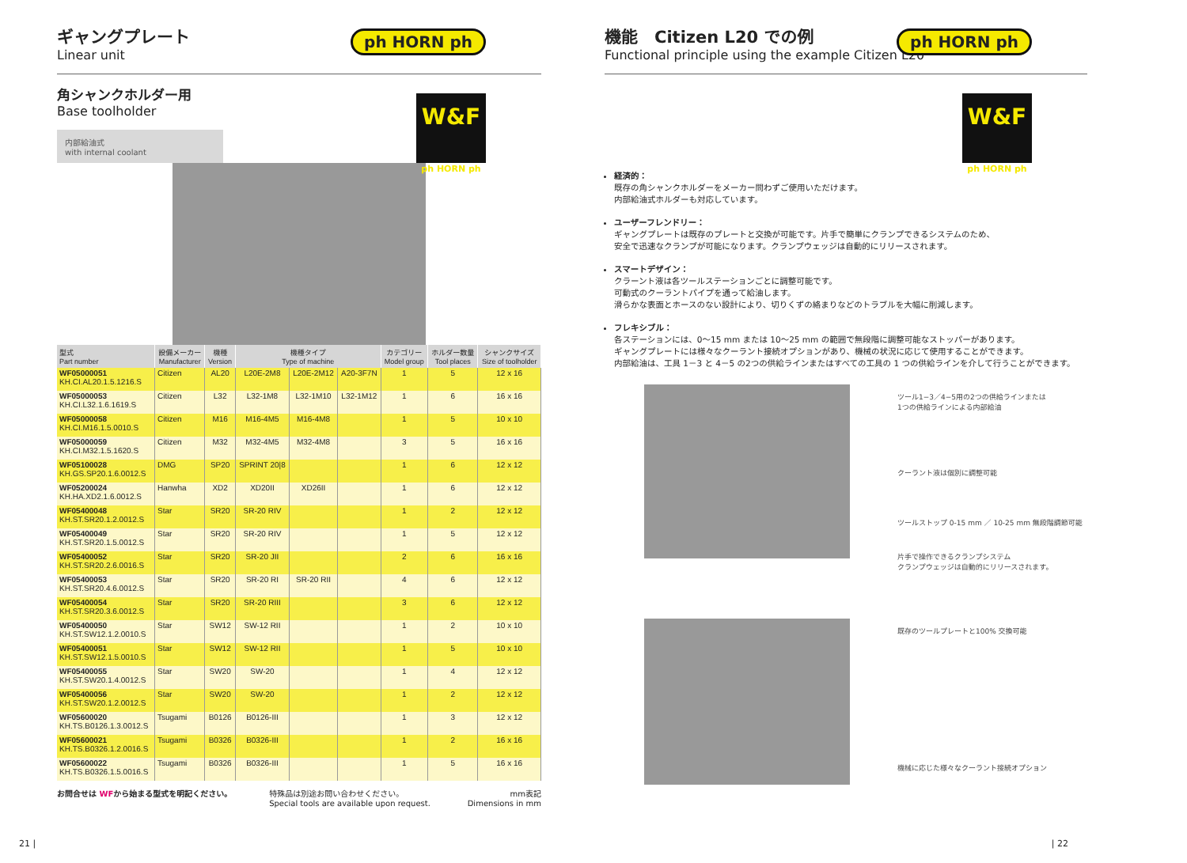ギャングプレート
Linear unit
ph HORN ph
角シャンクホルダー用
Base toolholder
W&F
ph HORN ph
内部給油式
with internal coolant
| 型式 Part number | 設備メーカー Manufacturer | 機種 Version | 機種タイプ Type of machine | | | カテゴリー Model group | ホルダー数量 Tool places | シャンクサイズ Size of toolholder |
| --- | --- | --- | --- | --- | --- | --- | --- | --- |
| WF05000051 KH.CI.AL20.1.5.1216.S | Citizen | AL20 | L20E-2M8 | L20E-2M12 | A20-3F7N | 1 | 5 | 12 x 16 |
| WF05000053 KH.CI.L32.1.6.1619.S | Citizen | L32 | L32-1M8 | L32-1M10 | L32-1M12 | 1 | 6 | 16 x 16 |
| WF05000058 KH.CI.M16.1.5.0010.S | Citizen | M16 | M16-4M5 | M16-4M8 | | 1 | 5 | 10 x 10 |
| WF05000059 KH.CI.M32.1.5.1620.S | Citizen | M32 | M32-4M5 | M32-4M8 | | 3 | 5 | 16 x 16 |
| WF05100028 KH.GS.SP20.1.6.0012.S | DMG | SP20 | SPRINT 20/8 | | | 1 | 6 | 12 x 12 |
| WF05200024 KH.HA.XD2.1.6.0012.S | Hanwha | XD2 | XD20II | XD26II | | 1 | 6 | 12 x 12 |
| WF05400048 KH.ST.SR20.1.2.0012.S | Star | SR20 | SR-20 RIV | | | 1 | 2 | 12 x 12 |
| WF05400049 KH.ST.SR20.1.5.0012.S | Star | SR20 | SR-20 RIV | | | 1 | 5 | 12 x 12 |
| WF05400052 KH.ST.SR20.2.6.0016.S | Star | SR20 | SR-20 JII | | | 2 | 6 | 16 x 16 |
| WF05400053 KH.ST.SR20.4.6.0012.S | Star | SR20 | SR-20 RI | SR-20 RII | | 4 | 6 | 12 x 12 |
| WF05400054 KH.ST.SR20.3.6.0012.S | Star | SR20 | SR-20 RIII | | | 3 | 6 | 12 x 12 |
| WF05400050 KH.ST.SW12.1.2.0010.S | Star | SW12 | SW-12 RII | | | 1 | 2 | 10 x 10 |
| WF05400051 KH.ST.SW12.1.5.0010.S | Star | SW12 | SW-12 RII | | | 1 | 5 | 10 x 10 |
| WF05400055 KH.ST.SW20.1.4.0012.S | Star | SW20 | SW-20 | | | 1 | 4 | 12 x 12 |
| WF05400056 KH.ST.SW20.1.2.0012.S | Star | SW20 | SW-20 | | | 1 | 2 | 12 x 12 |
| WF05600020 KH.TS.B0126.1.3.0012.S | Tsugami | B0126 | B0126-III | | | 1 | 3 | 12 x 12 |
| WF05600021 KH.TS.B0326.1.2.0016.S | Tsugami | B0326 | B0326-III | | | 1 | 2 | 16 x 16 |
| WF05600022 KH.TS.B0326.1.5.0016.S | Tsugami | B0326 | B0326-III | | | 1 | 5 | 16 x 16 |
お問合せは WFから始まる型式を明記ください。 特殊品は別途お問い合わせください。
Special tools are available upon request. mm表記
Dimensions in mm
21 |
機能　Citizen L20 での例
Functional principle using the example Citizen L20
ph HORN ph
W&F
ph HORN ph
経済的：
既存の角シャンクホルダーをメーカー問わずご使用いただけます。
内部給油式ホルダーも対応しています。
ユーザーフレンドリー：
ギャングプレートは既存のプレートと交換が可能です。片手で簡単にクランプできるシステムのため、
安全で迅速なクランプが可能になります。クランプウェッジは自動的にリリースされます。
スマートデザイン：
クラーント液は各ツールステーションごとに調整可能です。
可動式のクーラントパイプを通って給油します。
滑らかな表面とホースのない設計により、切りくずの絡まりなどのトラブルを大幅に削減します。
フレキシブル：
各ステーションには、0～15 mm または 10～25 mm の範囲で無段階に調整可能なストッパーがあります。
ギャングプレートには様々なクーラント接続オプションがあり、機械の状況に応じて使用することができます。
内部給油は、工具 1－3 と 4－5 の2つの供給ラインまたはすべての工具の 1 つの供給ラインを介して行うことができます。
ツール1−3／4−5用の2つの供給ラインまたは
1つの供給ラインによる内部給油
クーラント液は個別に調整可能
ツールストップ 0-15 mm ／ 10-25 mm 無段階調節可能
片手で操作できるクランプシステム
クランプウェッジは自動的にリリースされます。
既存のツールプレートと100% 交換可能
機械に応じた様々なクーラント接続オプション
| 22